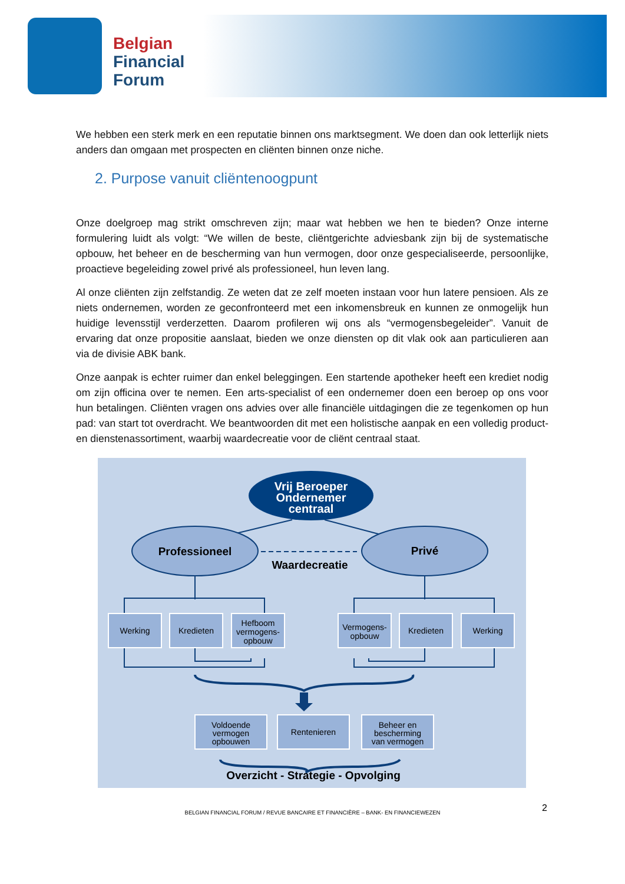Belgian
Financial
Forum
We hebben een sterk merk en een reputatie binnen ons marktsegment. We doen dan ook letterlijk niets anders dan omgaan met prospecten en cliënten binnen onze niche.
2. Purpose vanuit cliëntenoogpunt
Onze doelgroep mag strikt omschreven zijn; maar wat hebben we hen te bieden? Onze interne formulering luidt als volgt: “We willen de beste, cliëntgerichte adviesbank zijn bij de systematische opbouw, het beheer en de bescherming van hun vermogen, door onze gespecialiseerde, persoonlijke, proactieve begeleiding zowel privé als professioneel, hun leven lang.
Al onze cliënten zijn zelfstandig. Ze weten dat ze zelf moeten instaan voor hun latere pensioen. Als ze niets ondernemen, worden ze geconfronteerd met een inkomensbreuk en kunnen ze onmogelijk hun huidige levensstijl verderzetten. Daarom profileren wij ons als “vermogensbegeleider”. Vanuit de ervaring dat onze propositie aanslaat, bieden we onze diensten op dit vlak ook aan particulieren aan via de divisie ABK bank.
Onze aanpak is echter ruimer dan enkel beleggingen. Een startende apotheker heeft een krediet nodig om zijn officina over te nemen. Een arts-specialist of een ondernemer doen een beroep op ons voor hun betalingen. Cliënten vragen ons advies over alle financiële uitdagingen die ze tegenkomen op hun pad: van start tot overdracht. We beantwoorden dit met een holistische aanpak en een volledig product- en dienstenassortiment, waarbij waardecreatie voor de cliënt centraal staat.
Vrij Beroeper Ondernemer centraal
Professioneel
Privé
Waardecreatie
Werking
Kredieten
Hefboom vermogens- opbouw
Vermogens- opbouw
Kredieten
Werking
Voldoende vermogen opbouwen
Rentenieren
Beheer en bescherming van vermogen
Overzicht - Strategie - Opvolging
2
BELGIAN FINANCIAL FORUM / REVUE BANCAIRE ET FINANCIÈRE – BANK- EN FINANCIEWEZEN